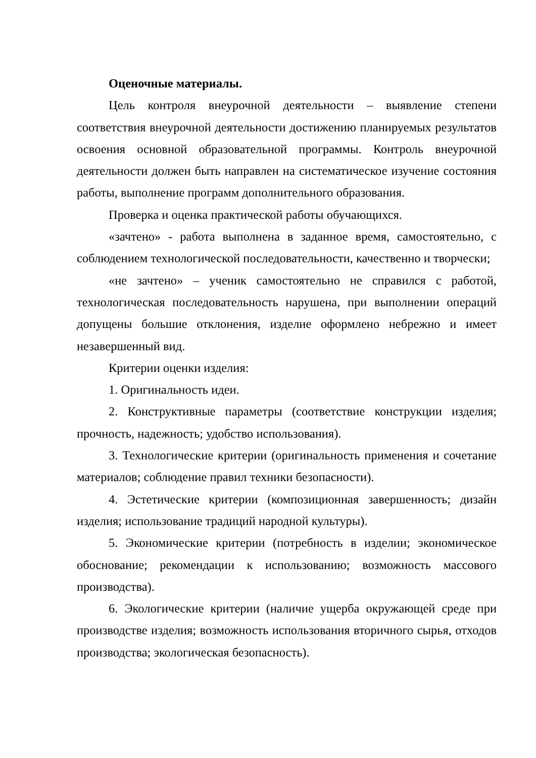Оценочные материалы.
Цель контроля внеурочной деятельности – выявление степени соответствия внеурочной деятельности достижению планируемых результатов освоения основной образовательной программы. Контроль внеурочной деятельности должен быть направлен на систематическое изучение состояния работы, выполнение программ дополнительного образования.
Проверка и оценка практической работы обучающихся.
«зачтено» - работа выполнена в заданное время, самостоятельно, с соблюдением технологической последовательности, качественно и творчески;
«не зачтено» – ученик самостоятельно не справился с работой, технологическая последовательность нарушена, при выполнении операций допущены большие отклонения, изделие оформлено небрежно и имеет незавершенный вид.
Критерии оценки изделия:
1. Оригинальность идеи.
2. Конструктивные параметры (соответствие конструкции изделия; прочность, надежность; удобство использования).
3. Технологические критерии (оригинальность применения и сочетание материалов; соблюдение правил техники безопасности).
4. Эстетические критерии (композиционная завершенность; дизайн изделия; использование традиций народной культуры).
5. Экономические критерии (потребность в изделии; экономическое обоснование; рекомендации к использованию; возможность массового производства).
6. Экологические критерии (наличие ущерба окружающей среде при производстве изделия; возможность использования вторичного сырья, отходов производства; экологическая безопасность).